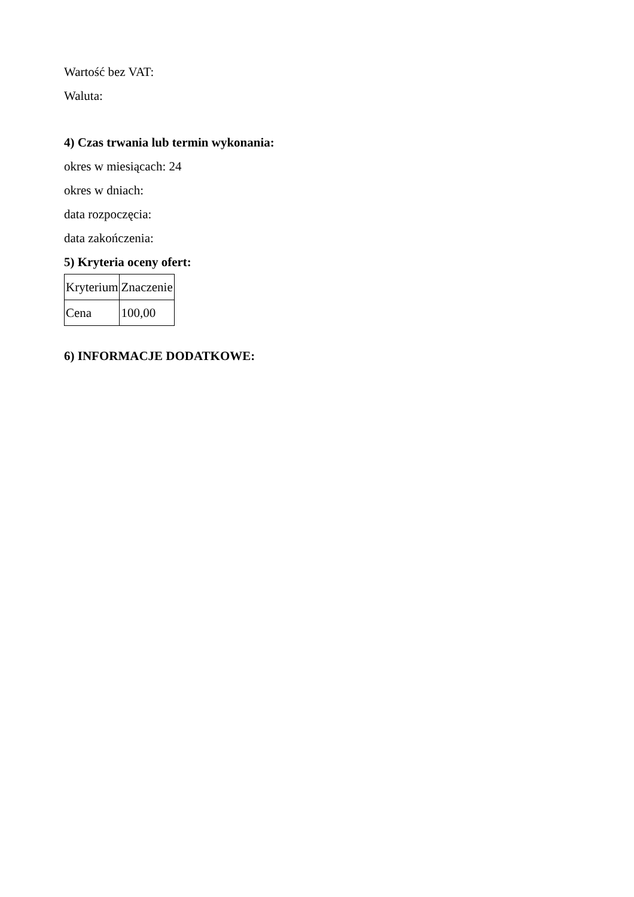Wartość bez VAT:
Waluta:
4) Czas trwania lub termin wykonania:
okres w miesiącach: 24
okres w dniach:
data rozpoczęcia:
data zakończenia:
5) Kryteria oceny ofert:
| Kryterium | Znaczenie |
| Cena | 100,00 |
6) INFORMACJE DODATKOWE: